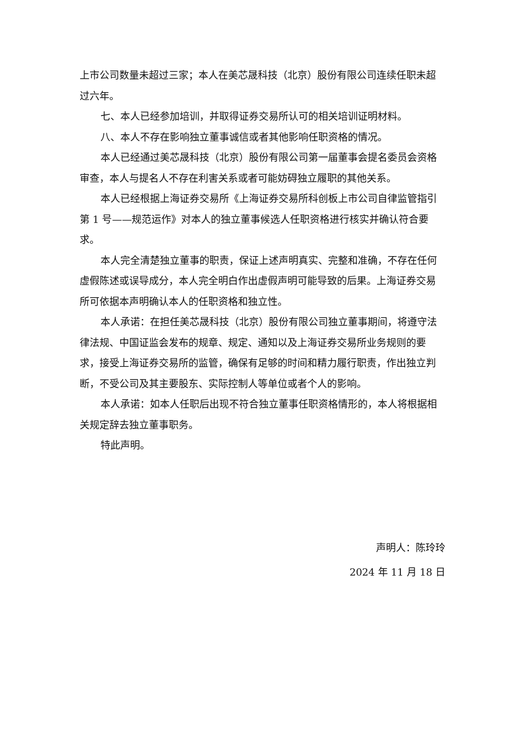上市公司数量未超过三家；本人在美芯晟科技（北京）股份有限公司连续任职未超过六年。
七、本人已经参加培训，并取得证券交易所认可的相关培训证明材料。
八、本人不存在影响独立董事诚信或者其他影响任职资格的情况。
本人已经通过美芯晟科技（北京）股份有限公司第一届董事会提名委员会资格审查，本人与提名人不存在利害关系或者可能妨碍独立履职的其他关系。
本人已经根据上海证券交易所《上海证券交易所科创板上市公司自律监管指引第 1 号——规范运作》对本人的独立董事候选人任职资格进行核实并确认符合要求。
本人完全清楚独立董事的职责，保证上述声明真实、完整和准确，不存在任何虚假陈述或误导成分，本人完全明白作出虚假声明可能导致的后果。上海证券交易所可依据本声明确认本人的任职资格和独立性。
本人承诺：在担任美芯晟科技（北京）股份有限公司独立董事期间，将遵守法律法规、中国证监会发布的规章、规定、通知以及上海证券交易所业务规则的要求，接受上海证券交易所的监管，确保有足够的时间和精力履行职责，作出独立判断，不受公司及其主要股东、实际控制人等单位或者个人的影响。
本人承诺：如本人任职后出现不符合独立董事任职资格情形的，本人将根据相关规定辞去独立董事职务。
特此声明。
声明人：陈玲玲
2024 年 11 月 18 日